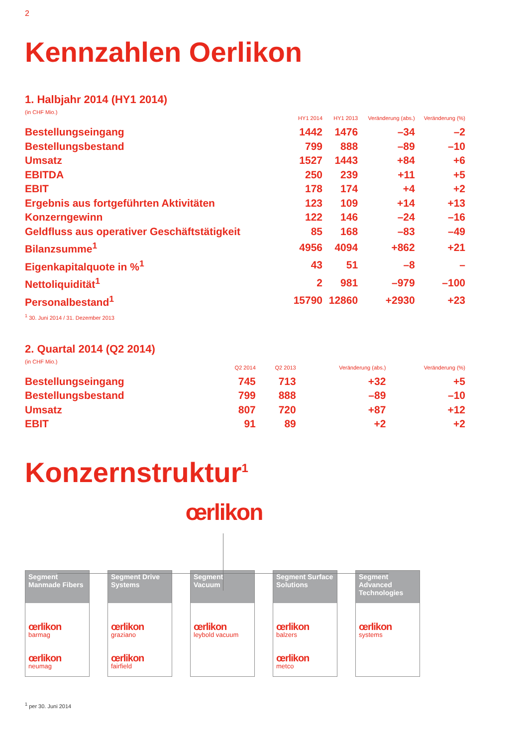2
Kennzahlen Oerlikon
1. Halbjahr 2014 (HY1 2014)
(in CHF Mio.)
| | HY1 2014 | HY1 2013 | Veränderung (abs.) | Veränderung (%) |
| --- | --- | --- | --- | --- |
| Bestellungseingang | 1442 | 1476 | –34 | –2 |
| Bestellungsbestand | 799 | 888 | –89 | –10 |
| Umsatz | 1527 | 1443 | +84 | +6 |
| EBITDA | 250 | 239 | +11 | +5 |
| EBIT | 178 | 174 | +4 | +2 |
| Ergebnis aus fortgeführten Aktivitäten | 123 | 109 | +14 | +13 |
| Konzerngewinn | 122 | 146 | –24 | –16 |
| Geldfluss aus operativer Geschäftstätigkeit | 85 | 168 | –83 | –49 |
| Bilanzsumme<sup>1</sup> | 4956 | 4094 | +862 | +21 |
| Eigenkapitalquote in %<sup>1</sup> | 43 | 51 | –8 | – |
| Nettoliquidität<sup>1</sup> | 2 | 981 | –979 | –100 |
| Personalbestand<sup>1</sup> | 15790 | 12860 | +2930 | +23 |
<sup>1</sup> 30. Juni 2014 / 31. Dezember 2013
2. Quartal 2014 (Q2 2014)
(in CHF Mio.)
| | Q2 2014 | Q2 2013 | Veränderung (abs.) | Veränderung (%) |
| --- | --- | --- | --- | --- |
| Bestellungseingang | 745 | 713 | +32 | +5 |
| Bestellungsbestand | 799 | 888 | –89 | –10 |
| Umsatz | 807 | 720 | +87 | +12 |
| EBIT | 91 | 89 | +2 | +2 |
Konzernstruktur<sup>1</sup>
œrlikon
Segment Manmade Fibers
œrlikon
barmag
œrlikon
neumag
Segment Drive Systems
œrlikon
graziano
œrlikon
fairfield
Segment Vacuum
œrlikon
leybold vacuum
Segment Surface Solutions
œrlikon
balzers
œrlikon
metco
Segment Advanced Technologies
œrlikon
systems
<sup>1</sup> per 30. Juni 2014